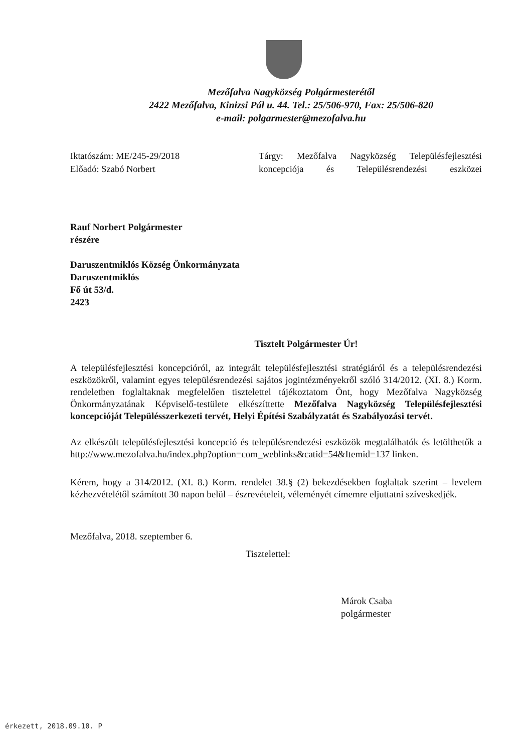Mezőfalva Nagyközség Polgármesterétől
2422 Mezőfalva, Kinizsi Pál u. 44. Tel.: 25/506-970, Fax: 25/506-820
e-mail: polgarmester@mezofalva.hu
Iktatószám: ME/245-29/2018
Előadó: Szabó Norbert
Tárgy: Mezőfalva Nagyközség Településfejlesztési koncepciója és Településrendezési eszközei
Rauf Norbert Polgármester
részére
Daruszentmiklós Község Önkormányzata
Daruszentmiklós
Fő út 53/d.
2423
Tisztelt Polgármester Úr!
A településfejlesztési koncepcióról, az integrált településfejlesztési stratégiáról és a településrendezési eszközökről, valamint egyes településrendezési sajátos jogintézményekről szóló 314/2012. (XI. 8.) Korm. rendeletben foglaltaknak megfelelően tisztelettel tájékoztatom Önt, hogy Mezőfalva Nagyközség Önkormányzatának Képviselő-testülete elkészíttette Mezőfalva Nagyközség Településfejlesztési koncepcióját Településszerkezeti tervét, Helyi Építési Szabályzatát és Szabályozási tervét.
Az elkészült településfejlesztési koncepció és településrendezési eszközök megtalálhatók és letölthetők a http://www.mezofalva.hu/index.php?option=com_weblinks&catid=54&Itemid=137 linken.
Kérem, hogy a 314/2012. (XI. 8.) Korm. rendelet 38.§ (2) bekezdésekben foglaltak szerint – levelem kézhezvételétől számított 30 napon belül – észrevételeit, véleményét címemre eljuttatni szíveskedjék.
Mezőfalva, 2018. szeptember 6.
Tisztelettel:
Márok Csaba
polgármester
érkezett, 2018.09.10. P